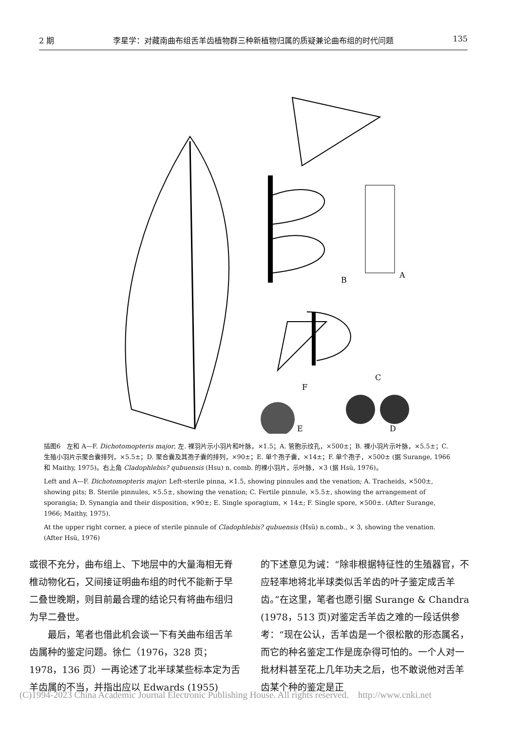2 期 李星学：对藏南曲布组舌羊齿植物群三种新植物归属的质疑兼论曲布组的时代问题 135
B
A
F
C
E
D
插图6　左和 A—F. Dichotomopteris major, 左. 裸羽片示小羽片和叶脉，×1.5；A. 管胞示纹孔，×500±；B. 裸小羽片示叶脉，×5.5±；C. 生殖小羽片示聚合囊排列，×5.5±；D. 聚合囊及其孢子囊的排列，×90±；E. 单个孢子囊，×14±；F. 单个孢子，×500± (据 Surange, 1966 和 Maithy, 1975)。右上角 Cladophlebis? qubuensis (Hsu) n. comb. 的裸小羽片，示叶脉，×3 (据 Hsü, 1976)。
Left and A—F. Dichotomopteris major: Left-sterile pinna, ×1.5, showing pinnules and the venation; A. Tracheids, ×500±, showing pits; B. Sterile pinnules, ×5.5±, showing the venation; C. Fertile pinnule, ×5.5±, showing the arrangement of sporangia; D. Synangia and their disposition, ×90±; E. Single sporagium, × 14±; F. Single spore, ×500±. (After Surange, 1966; Maithy, 1975).
At the upper right corner, a piece of sterile pinnule of Cladophlebis? qubuensis (Hsü) n.comb., × 3, showing the venation. (After Hsü, 1976)
或很不充分，曲布组上、下地层中的大量海相无脊椎动物化石，又间接证明曲布组的时代不能新于早二叠世晚期，则目前最合理的结论只有将曲布组归为早二叠世。
　　最后，笔者也借此机会谈一下有关曲布组舌羊齿属种的鉴定问题。徐仁（1976，328 页；1978，136 页）一再论述了北半球某些标本定为舌羊齿属的不当，并指出应以 Edwards (1955)
的下述意见为诫：“除非根据特征性的生殖器官，不应轻率地将北半球类似舌羊齿的叶子鉴定成舌羊齿。”在这里，笔者也愿引据 Surange & Chandra (1978，513 页)对鉴定舌羊齿之难的一段话供参考：“现在公认，舌羊齿是一个很松散的形态属名，而它的种名鉴定工作是庞杂得可怕的。一个人对一批材料甚至花上几年功夫之后，也不敢说他对舌羊齿某个种的鉴定是正
(C)1994-2023 China Academic Journal Electronic Publishing House. All rights reserved.　http://www.cnki.net